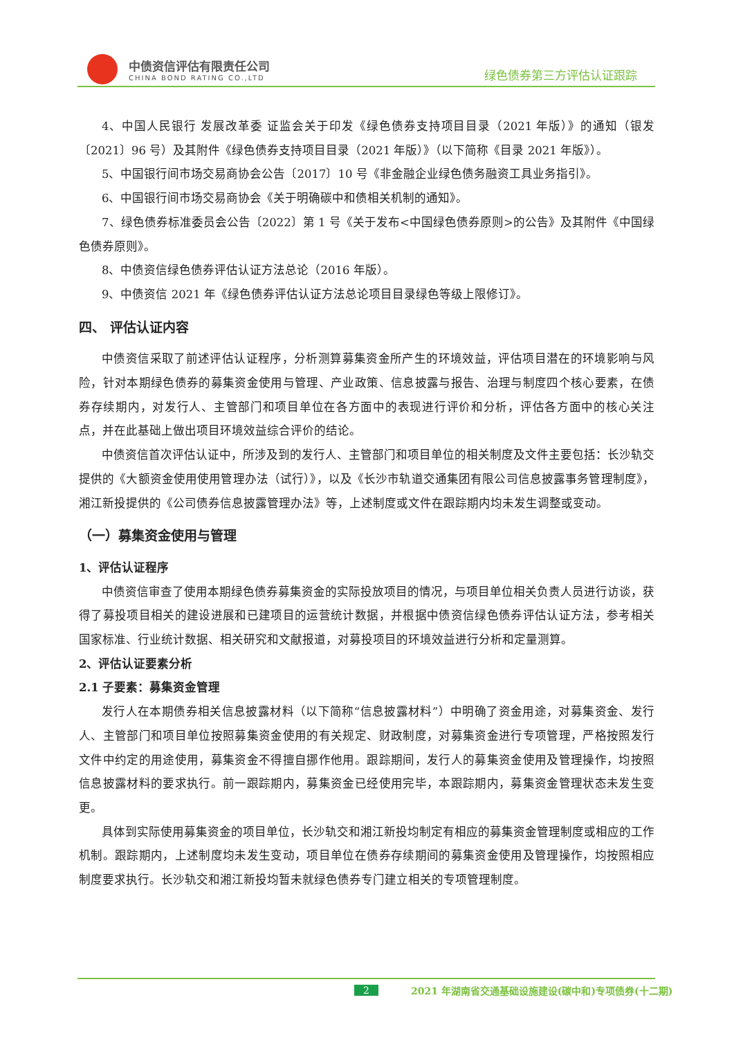中债资信评估有限责任公司
CHINA BOND RATING CO.,LTD
绿色债券第三方评估认证跟踪
4、中国人民银行 发展改革委 证监会关于印发《绿色债券支持项目目录（2021 年版）》的通知（银发〔2021〕96 号）及其附件《绿色债券支持项目目录（2021 年版）》（以下简称《目录 2021 年版》）。
5、中国银行间市场交易商协会公告〔2017〕10 号《非金融企业绿色债务融资工具业务指引》。
6、中国银行间市场交易商协会《关于明确碳中和债相关机制的通知》。
7、绿色债券标准委员会公告〔2022〕第 1 号《关于发布<中国绿色债券原则>的公告》及其附件《中国绿色债券原则》。
8、中债资信绿色债券评估认证方法总论（2016 年版）。
9、中债资信 2021 年《绿色债券评估认证方法总论项目目录绿色等级上限修订》。
四、 评估认证内容
中债资信采取了前述评估认证程序，分析测算募集资金所产生的环境效益，评估项目潜在的环境影响与风险，针对本期绿色债券的募集资金使用与管理、产业政策、信息披露与报告、治理与制度四个核心要素，在债券存续期内，对发行人、主管部门和项目单位在各方面中的表现进行评价和分析，评估各方面中的核心关注点，并在此基础上做出项目环境效益综合评价的结论。
中债资信首次评估认证中，所涉及到的发行人、主管部门和项目单位的相关制度及文件主要包括：长沙轨交提供的《大额资金使用使用管理办法（试行）》，以及《长沙市轨道交通集团有限公司信息披露事务管理制度》，湘江新投提供的《公司债券信息披露管理办法》等，上述制度或文件在跟踪期内均未发生调整或变动。
（一）募集资金使用与管理
1、评估认证程序
中债资信审查了使用本期绿色债券募集资金的实际投放项目的情况，与项目单位相关负责人员进行访谈，获得了募投项目相关的建设进展和已建项目的运营统计数据，并根据中债资信绿色债券评估认证方法，参考相关国家标准、行业统计数据、相关研究和文献报道，对募投项目的环境效益进行分析和定量测算。
2、评估认证要素分析
2.1 子要素：募集资金管理
发行人在本期债券相关信息披露材料（以下简称“信息披露材料”）中明确了资金用途，对募集资金、发行人、主管部门和项目单位按照募集资金使用的有关规定、财政制度，对募集资金进行专项管理，严格按照发行文件中约定的用途使用，募集资金不得擅自挪作他用。跟踪期间，发行人的募集资金使用及管理操作，均按照信息披露材料的要求执行。前一跟踪期内，募集资金已经使用完毕，本跟踪期内，募集资金管理状态未发生变更。
具体到实际使用募集资金的项目单位，长沙轨交和湘江新投均制定有相应的募集资金管理制度或相应的工作机制。跟踪期内，上述制度均未发生变动，项目单位在债券存续期间的募集资金使用及管理操作，均按照相应制度要求执行。长沙轨交和湘江新投均暂未就绿色债券专门建立相关的专项管理制度。
2 2021 年湖南省交通基础设施建设(碳中和)专项债券(十二期)